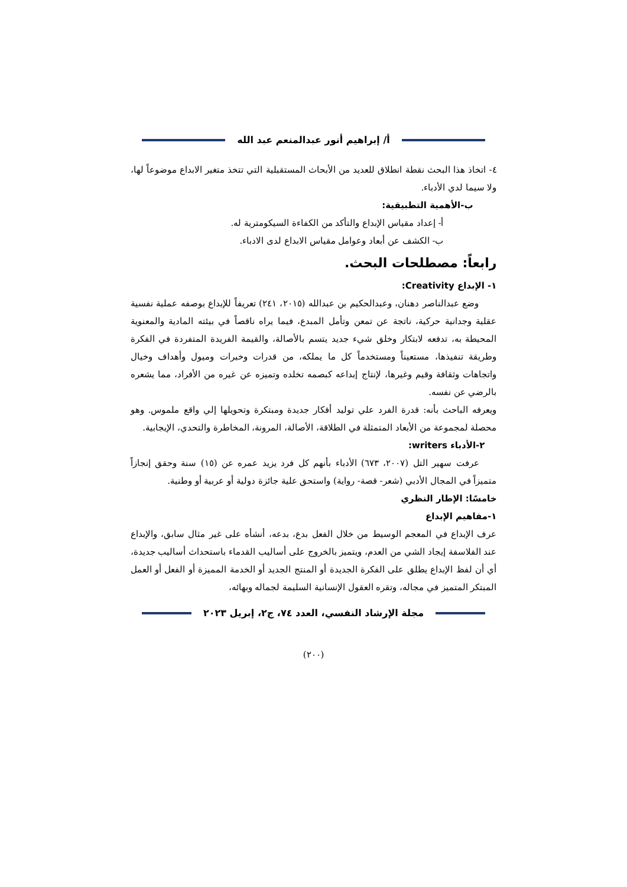أ/ إبراهيم أنور عبدالمنعم عبد الله
٤- اتخاذ هذا البحث نقطة انطلاق للعديد من الأبحاث المستقبلية التي تتخذ متغير الابداع موضوعاً لها، ولا سيما لدي الأدباء.
ب-الأهمية التطبيقية:
أ- إعداد مقياس الإبداع والتأكد من الكفاءة السيكومترية له.
ب- الكشف عن أبعاد وعوامل مقياس الابداع لدى الادباء.
رابعاً: مصطلحات البحث.
١- الإبداع Creativity:
وضع عبدالناصر دهنان، وعبدالحكيم بن عبدالله (٢٠١٥، ٢٤١) تعريفاً للإبداع بوصفه عملية نفسية عقلية وجدانية حركية، ناتجة عن تمعن وتأمل المبدع، فيما يراه ناقصاً في بيئته المادية والمعنوية المحيطة به، تدفعه لابتكار وخلق شيء جديد يتسم بالأصالة، والقيمة الفريدة المتفردة في الفكرة وطريقة تنفيذها، مستعيناً ومستخدماً كل ما يملكه، من قدرات وخبرات وميول وأهداف وخيال واتجاهات وثقافة وقيم وغيرها، لإنتاج إبداعه كبصمه تخلده وتميزه عن غيره من الأفراد، مما يشعره بالرضي عن نفسه.
ويعرفه الباحث بأنه: قدرة الفرد علي توليد أفكار جديدة ومبتكرة وتحويلها إلي واقع ملموس. وهو محصلة لمجموعة من الأبعاد المتمثلة في الطلاقة، الأصالة، المرونة، المخاطرة والتحدي، الإيجابية.
٢-الأدباء writers:
عرفت سهير التل (٢٠٠٧، ٦٧٣) الأدباء بأنهم كل فرد يزيد عمره عن (١٥) سنة وحقق إنجازاً متميزاً في المجال الأدبي (شعر- قصة- رواية) واستحق علية جائزة دولية أو عربية أو وطنية.
خامسًا: الإطار النظري
١-مفاهيم الإبداع
عرف الإبداع في المعجم الوسيط من خلال الفعل بدع، بدعه، أنشأه على غير مثال سابق، والإبداع عند الفلاسفة إيجاد الشي من العدم، ويتميز بالخروج على أساليب القدماء باستحداث أساليب جديدة، أي أن لفظ الإبداع يطلق على الفكرة الجديدة أو المنتج الجديد أو الخدمة المميزة أو الفعل أو العمل المبتكر المتميز في مجاله، وتقره العقول الإنسانية السليمة لجماله وبهائه،
مجلة الإرشاد النفسي، العدد ٧٤، ج٢، إبريل ٢٠٢٣
(٢٠٠)